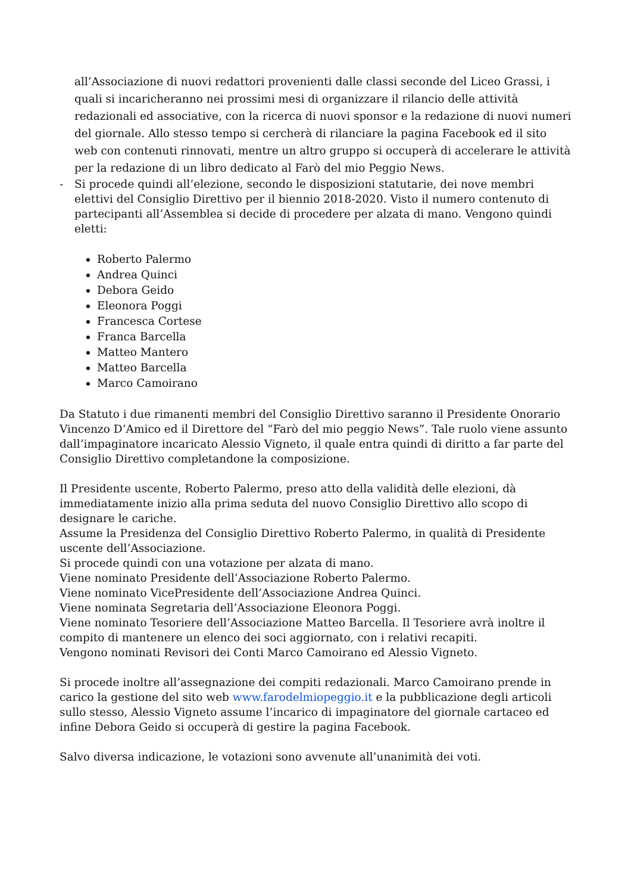all’Associazione di nuovi redattori provenienti dalle classi seconde del Liceo Grassi, i quali si incaricheranno nei prossimi mesi di organizzare il rilancio delle attività redazionali ed associative, con la ricerca di nuovi sponsor e la redazione di nuovi numeri del giornale. Allo stesso tempo si cercherà di rilanciare la pagina Facebook ed il sito web con contenuti rinnovati, mentre un altro gruppo si occuperà di accelerare le attività per la redazione di un libro dedicato al Farò del mio Peggio News.
- Si procede quindi all’elezione, secondo le disposizioni statutarie, dei nove membri elettivi del Consiglio Direttivo per il biennio 2018-2020. Visto il numero contenuto di partecipanti all’Assemblea si decide di procedere per alzata di mano. Vengono quindi eletti:
Roberto Palermo
Andrea Quinci
Debora Geido
Eleonora Poggi
Francesca Cortese
Franca Barcella
Matteo Mantero
Matteo Barcella
Marco Camoirano
Da Statuto i due rimanenti membri del Consiglio Direttivo saranno il Presidente Onorario Vincenzo D’Amico ed il Direttore del “Farò del mio peggio News”. Tale ruolo viene assunto dall’impaginatore incaricato Alessio Vigneto, il quale entra quindi di diritto a far parte del Consiglio Direttivo completandone la composizione.
Il Presidente uscente, Roberto Palermo, preso atto della validità delle elezioni, dà immediatamente inizio alla prima seduta del nuovo Consiglio Direttivo allo scopo di designare le cariche.
Assume la Presidenza del Consiglio Direttivo Roberto Palermo, in qualità di Presidente uscente dell’Associazione.
Si procede quindi con una votazione per alzata di mano.
Viene nominato Presidente dell’Associazione Roberto Palermo.
Viene nominato VicePresidente dell’Associazione Andrea Quinci.
Viene nominata Segretaria dell’Associazione Eleonora Poggi.
Viene nominato Tesoriere dell’Associazione Matteo Barcella. Il Tesoriere avrà inoltre il compito di mantenere un elenco dei soci aggiornato, con i relativi recapiti.
Vengono nominati Revisori dei Conti Marco Camoirano ed Alessio Vigneto.
Si procede inoltre all’assegnazione dei compiti redazionali. Marco Camoirano prende in carico la gestione del sito web www.farodelmiopeggio.it e la pubblicazione degli articoli sullo stesso, Alessio Vigneto assume l’incarico di impaginatore del giornale cartaceo ed infine Debora Geido si occuperà di gestire la pagina Facebook.
Salvo diversa indicazione, le votazioni sono avvenute all’unanimità dei voti.